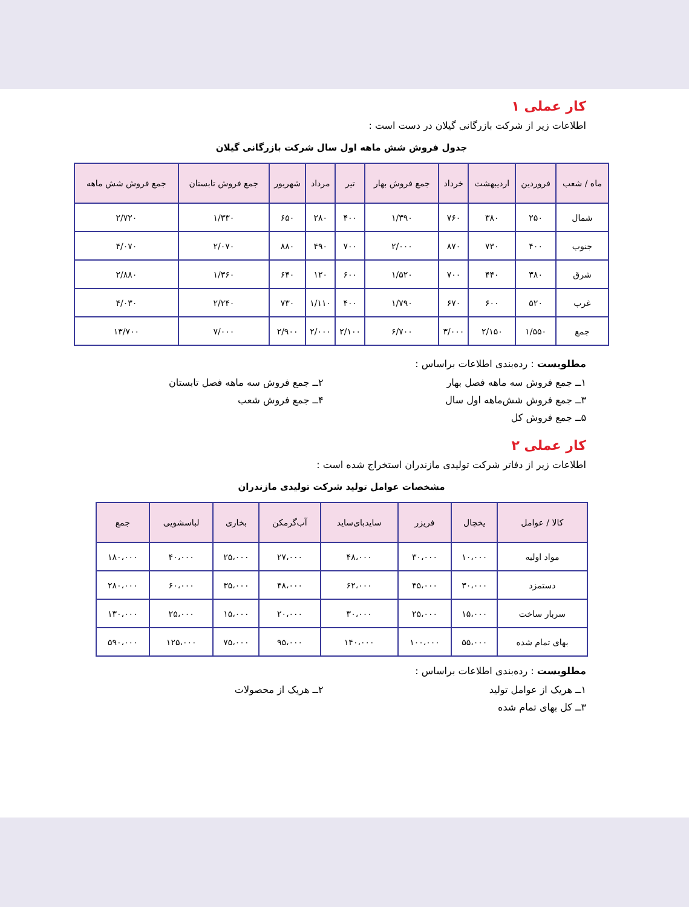کار عملی ۱
اطلاعات زیر از شرکت بازرگانی گیلان در دست است :
جدول فروش شش ماهه اول سال شرکت بازرگانی گیلان
| ماه / شعب | فروردین | اردیبهشت | خرداد | جمع فروش بهار | تیر | مرداد | شهریور | جمع فروش تابستان | جمع فروش شش ماهه |
| --- | --- | --- | --- | --- | --- | --- | --- | --- | --- |
| شمال | ۲۵۰ | ۳۸۰ | ۷۶۰ | ۱/۳۹۰ | ۴۰۰ | ۲۸۰ | ۶۵۰ | ۱/۳۳۰ | ۲/۷۲۰ |
| جنوب | ۴۰۰ | ۷۳۰ | ۸۷۰ | ۲/۰۰۰ | ۷۰۰ | ۴۹۰ | ۸۸۰ | ۲/۰۷۰ | ۴/۰۷۰ |
| شرق | ۳۸۰ | ۴۴۰ | ۷۰۰ | ۱/۵۲۰ | ۶۰۰ | ۱۲۰ | ۶۴۰ | ۱/۳۶۰ | ۲/۸۸۰ |
| غرب | ۵۲۰ | ۶۰۰ | ۶۷۰ | ۱/۷۹۰ | ۴۰۰ | ۱/۱۱۰ | ۷۳۰ | ۲/۲۴۰ | ۴/۰۳۰ |
| جمع | ۱/۵۵۰ | ۲/۱۵۰ | ۳/۰۰۰ | ۶/۷۰۰ | ۲/۱۰۰ | ۲/۰۰۰ | ۲/۹۰۰ | ۷/۰۰۰ | ۱۳/۷۰۰ |
مطلوبست : رده‌بندی اطلاعات براساس :
۱ــ جمع فروش سه ماهه فصل بهار
۲ــ جمع فروش سه ماهه فصل تابستان
۳ــ جمع فروش شش‌ماهه اول سال
۴ــ جمع فروش شعب
۵ــ جمع فروش کل
کار عملی ۲
اطلاعات زیر از دفاتر شرکت تولیدی مازندران استخراج شده است :
مشخصات عوامل تولید شرکت تولیدی مازندران
| کالا / عوامل | یخچال | فریزر | سایدبای‌ساید | آب‌گرمکن | بخاری | لباسشویی | جمع |
| --- | --- | --- | --- | --- | --- | --- | --- |
| مواد اولیه | ۱۰،۰۰۰ | ۳۰،۰۰۰ | ۴۸،۰۰۰ | ۲۷،۰۰۰ | ۲۵،۰۰۰ | ۴۰،۰۰۰ | ۱۸۰،۰۰۰ |
| دستمزد | ۳۰،۰۰۰ | ۴۵،۰۰۰ | ۶۲،۰۰۰ | ۴۸،۰۰۰ | ۳۵،۰۰۰ | ۶۰،۰۰۰ | ۲۸۰،۰۰۰ |
| سربار ساخت | ۱۵،۰۰۰ | ۲۵،۰۰۰ | ۳۰،۰۰۰ | ۲۰،۰۰۰ | ۱۵،۰۰۰ | ۲۵،۰۰۰ | ۱۳۰،۰۰۰ |
| بهای تمام شده | ۵۵،۰۰۰ | ۱۰۰،۰۰۰ | ۱۴۰،۰۰۰ | ۹۵،۰۰۰ | ۷۵،۰۰۰ | ۱۲۵،۰۰۰ | ۵۹۰،۰۰۰ |
مطلوبست : رده‌بندی اطلاعات براساس :
۱ــ هریک از عوامل تولید
۲ــ هریک از محصولات
۳ــ کل بهای تمام شده